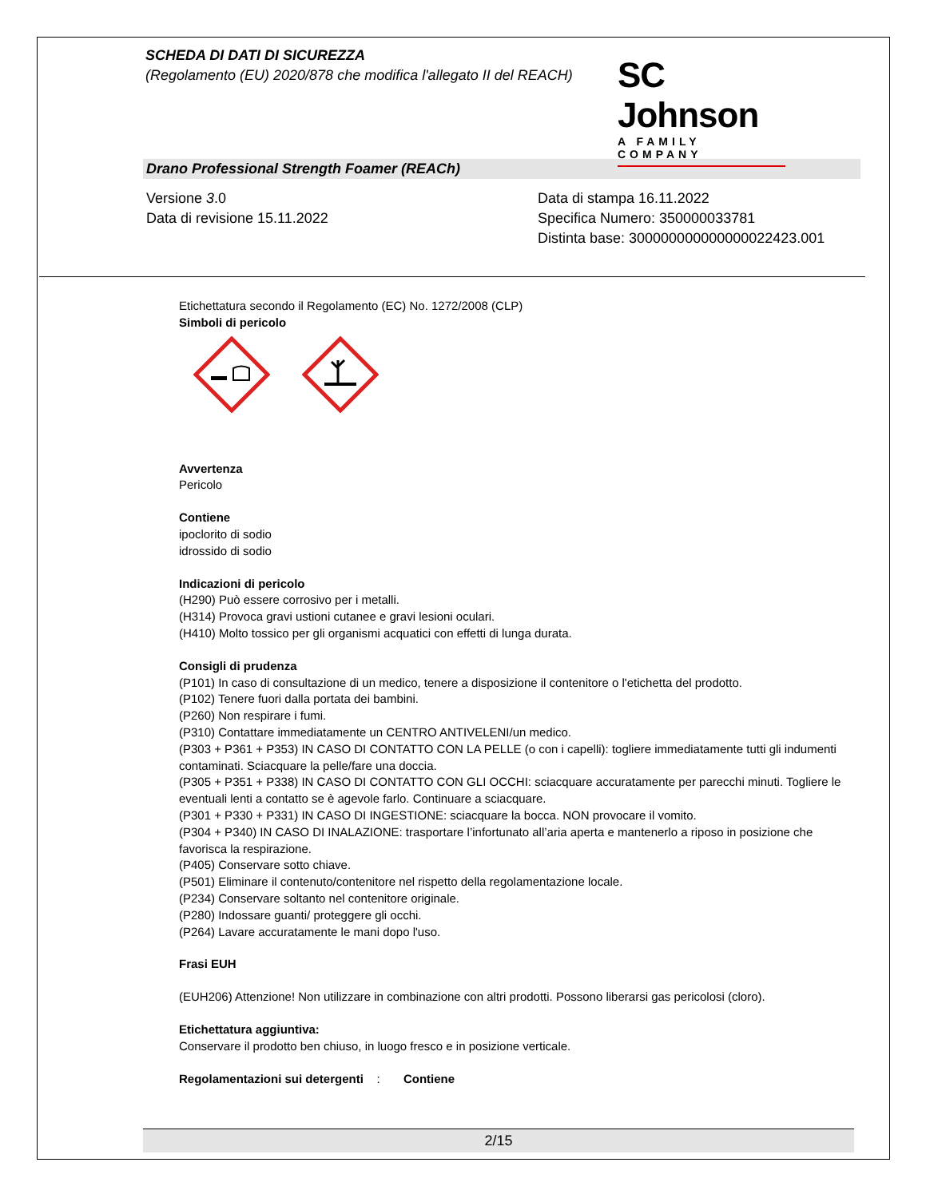SCHEDA DI DATI DI SICUREZZA
(Regolamento (EU) 2020/878 che modifica l'allegato II del REACH)
SC Johnson
A FAMILY COMPANY
Drano Professional Strength Foamer (REACh)
Versione 3.0
Data di revisione 15.11.2022
Data di stampa 16.11.2022
Specifica Numero: 350000033781
Distinta base: 300000000000000022423.001
Etichettatura secondo il Regolamento (EC) No. 1272/2008 (CLP)
Simboli di pericolo
Avvertenza
Pericolo
Contiene
ipoclorito di sodio
idrossido di sodio
Indicazioni di pericolo
(H290) Può essere corrosivo per i metalli.
(H314) Provoca gravi ustioni cutanee e gravi lesioni oculari.
(H410) Molto tossico per gli organismi acquatici con effetti di lunga durata.
Consigli di prudenza
(P101) In caso di consultazione di un medico, tenere a disposizione il contenitore o l'etichetta del prodotto.
(P102) Tenere fuori dalla portata dei bambini.
(P260) Non respirare i fumi.
(P310) Contattare immediatamente un CENTRO ANTIVELENI/un medico.
(P303 + P361 + P353) IN CASO DI CONTATTO CON LA PELLE (o con i capelli): togliere immediatamente tutti gli indumenti contaminati. Sciacquare la pelle/fare una doccia.
(P305 + P351 + P338) IN CASO DI CONTATTO CON GLI OCCHI: sciacquare accuratamente per parecchi minuti. Togliere le eventuali lenti a contatto se è agevole farlo. Continuare a sciacquare.
(P301 + P330 + P331) IN CASO DI INGESTIONE: sciacquare la bocca. NON provocare il vomito.
(P304 + P340) IN CASO DI INALAZIONE: trasportare l’infortunato all’aria aperta e mantenerlo a riposo in posizione che favorisca la respirazione.
(P405) Conservare sotto chiave.
(P501) Eliminare il contenuto/contenitore nel rispetto della regolamentazione locale.
(P234) Conservare soltanto nel contenitore originale.
(P280) Indossare guanti/ proteggere gli occhi.
(P264) Lavare accuratamente le mani dopo l'uso.
Frasi EUH
(EUH206) Attenzione! Non utilizzare in combinazione con altri prodotti. Possono liberarsi gas pericolosi (cloro).
Etichettatura aggiuntiva:
Conservare il prodotto ben chiuso, in luogo fresco e in posizione verticale.
Regolamentazioni sui detergenti : Contiene
2/15